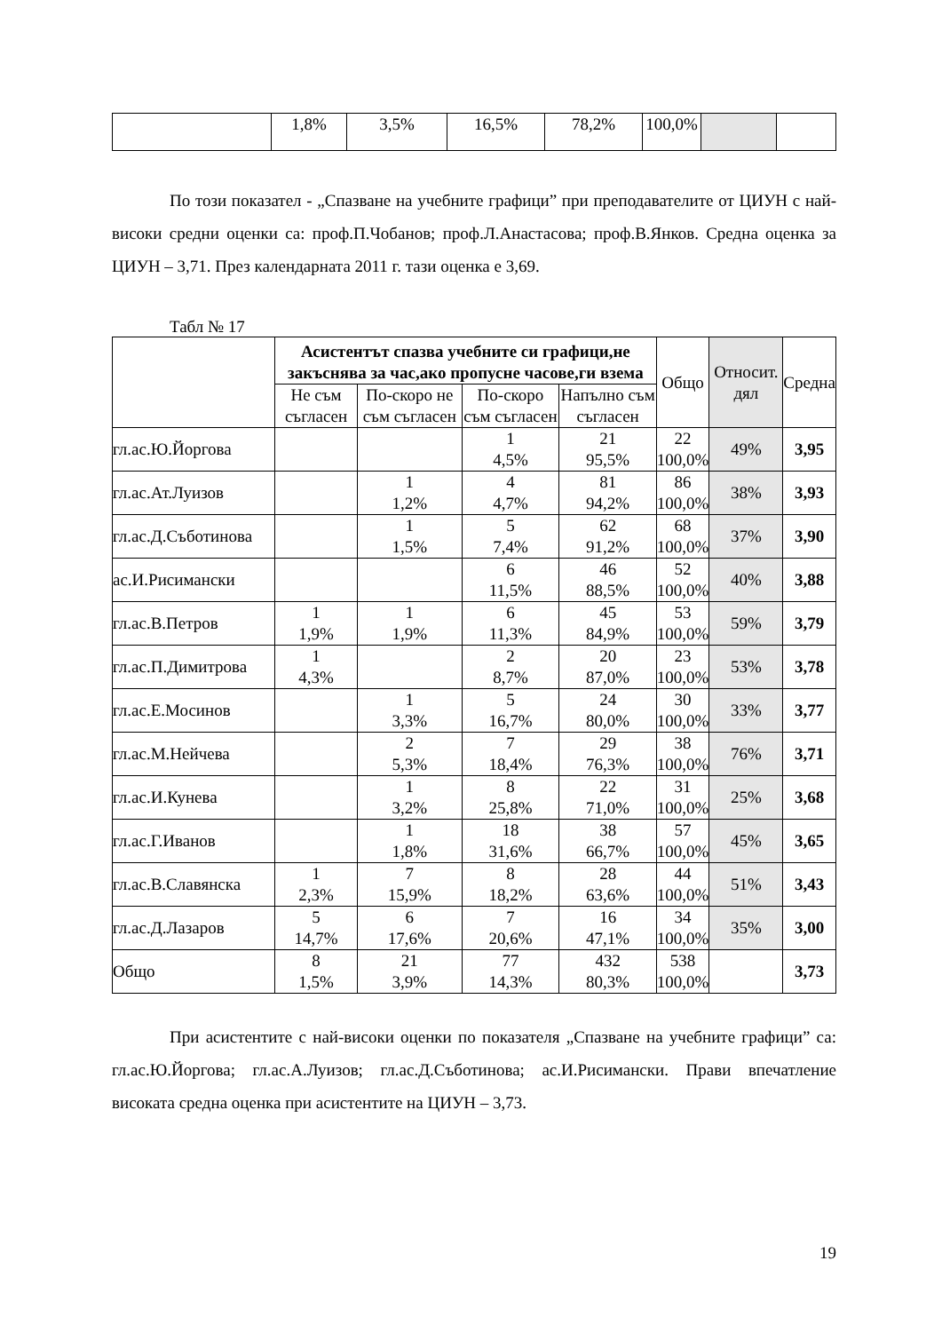| | 1,8% | 3,5% | 16,5% | 78,2% | 100,0% | | |
По този показател - „Спазване на учебните графици” при преподавателите от ЦИУН с най-високи средни оценки са: проф.П.Чобанов; проф.Л.Анастасова; проф.В.Янков. Средна оценка за ЦИУН – 3,71. През календарната 2011 г. тази оценка е 3,69.
Табл № 17
| | Асистентът спазва учебните си графици,не закъснява за час,ако пропусне часове,ги взема | | | | Общо | Относит. дял | Средна |
| --- | --- | --- | --- | --- | --- | --- | --- |
| | Не съм съгласен | По-скоро не съм съгласен | По-скоро съм съгласен | Напълно съм съгласен | | | |
| гл.ас.Ю.Йоргова | | | 1 4,5% | 21 95,5% | 22 100,0% | 49% | 3,95 |
| гл.ас.Ат.Луизов | | 1 1,2% | 4 4,7% | 81 94,2% | 86 100,0% | 38% | 3,93 |
| гл.ас.Д.Съботинова | | 1 1,5% | 5 7,4% | 62 91,2% | 68 100,0% | 37% | 3,90 |
| ас.И.Рисимански | | | 6 11,5% | 46 88,5% | 52 100,0% | 40% | 3,88 |
| гл.ас.В.Петров | 1 1,9% | 1 1,9% | 6 11,3% | 45 84,9% | 53 100,0% | 59% | 3,79 |
| гл.ас.П.Димитрова | 1 4,3% | | 2 8,7% | 20 87,0% | 23 100,0% | 53% | 3,78 |
| гл.ас.Е.Мосинов | | 1 3,3% | 5 16,7% | 24 80,0% | 30 100,0% | 33% | 3,77 |
| гл.ас.М.Нейчева | | 2 5,3% | 7 18,4% | 29 76,3% | 38 100,0% | 76% | 3,71 |
| гл.ас.И.Кунева | | 1 3,2% | 8 25,8% | 22 71,0% | 31 100,0% | 25% | 3,68 |
| гл.ас.Г.Иванов | | 1 1,8% | 18 31,6% | 38 66,7% | 57 100,0% | 45% | 3,65 |
| гл.ас.В.Славянска | 1 2,3% | 7 15,9% | 8 18,2% | 28 63,6% | 44 100,0% | 51% | 3,43 |
| гл.ас.Д.Лазаров | 5 14,7% | 6 17,6% | 7 20,6% | 16 47,1% | 34 100,0% | 35% | 3,00 |
| Общо | 8 1,5% | 21 3,9% | 77 14,3% | 432 80,3% | 538 100,0% | | 3,73 |
При асистентите с най-високи оценки по показателя „Спазване на учебните графици” са: гл.ас.Ю.Йоргова; гл.ас.А.Луизов; гл.ас.Д.Съботинова; ас.И.Рисимански. Прави впечатление високата средна оценка при асистентите на ЦИУН – 3,73.
19